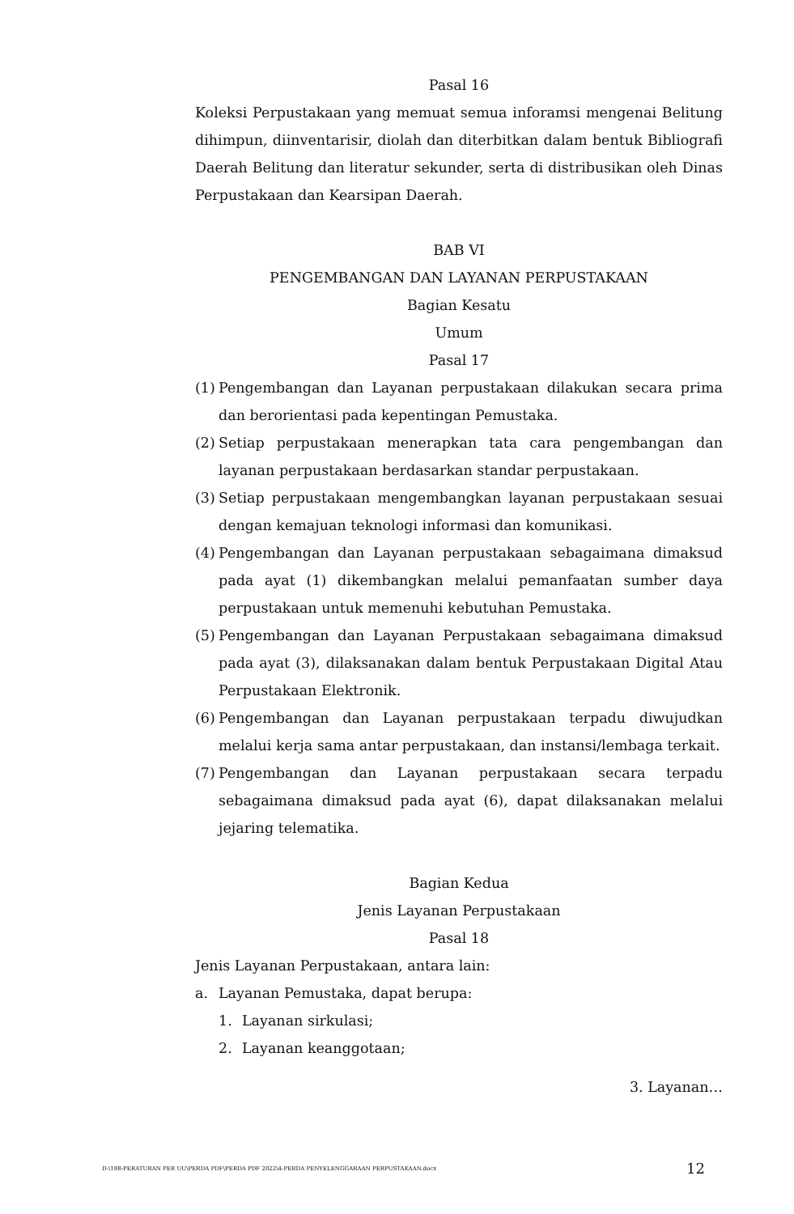Pasal 16
Koleksi Perpustakaan yang memuat semua inforamsi mengenai Belitung dihimpun, diinventarisir, diolah dan diterbitkan dalam bentuk Bibliografi Daerah Belitung dan literatur sekunder, serta di distribusikan oleh Dinas Perpustakaan dan Kearsipan Daerah.
BAB VI
PENGEMBANGAN DAN LAYANAN PERPUSTAKAAN
Bagian Kesatu
Umum
Pasal 17
(1) Pengembangan dan Layanan perpustakaan dilakukan secara prima dan berorientasi pada kepentingan Pemustaka.
(2) Setiap perpustakaan menerapkan tata cara pengembangan dan layanan perpustakaan berdasarkan standar perpustakaan.
(3) Setiap perpustakaan mengembangkan layanan perpustakaan sesuai dengan kemajuan teknologi informasi dan komunikasi.
(4) Pengembangan dan Layanan perpustakaan sebagaimana dimaksud pada ayat (1) dikembangkan melalui pemanfaatan sumber daya perpustakaan untuk memenuhi kebutuhan Pemustaka.
(5) Pengembangan dan Layanan Perpustakaan sebagaimana dimaksud pada ayat (3), dilaksanakan dalam bentuk Perpustakaan Digital Atau Perpustakaan Elektronik.
(6) Pengembangan dan Layanan perpustakaan terpadu diwujudkan melalui kerja sama antar perpustakaan, dan instansi/lembaga terkait.
(7) Pengembangan dan Layanan perpustakaan secara terpadu sebagaimana dimaksud pada ayat (6), dapat dilaksanakan melalui jejaring telematika.
Bagian Kedua
Jenis Layanan Perpustakaan
Pasal 18
Jenis Layanan Perpustakaan, antara lain:
a. Layanan Pemustaka, dapat berupa:
1. Layanan sirkulasi;
2. Layanan keanggotaan;
3. Layanan…
D:\188-PERATURAN PER UU\PERDA PDF\PERDA PDF 2022\4-PERDA PENYELENGGARAAN PERPUSTAKAAN.docx 12